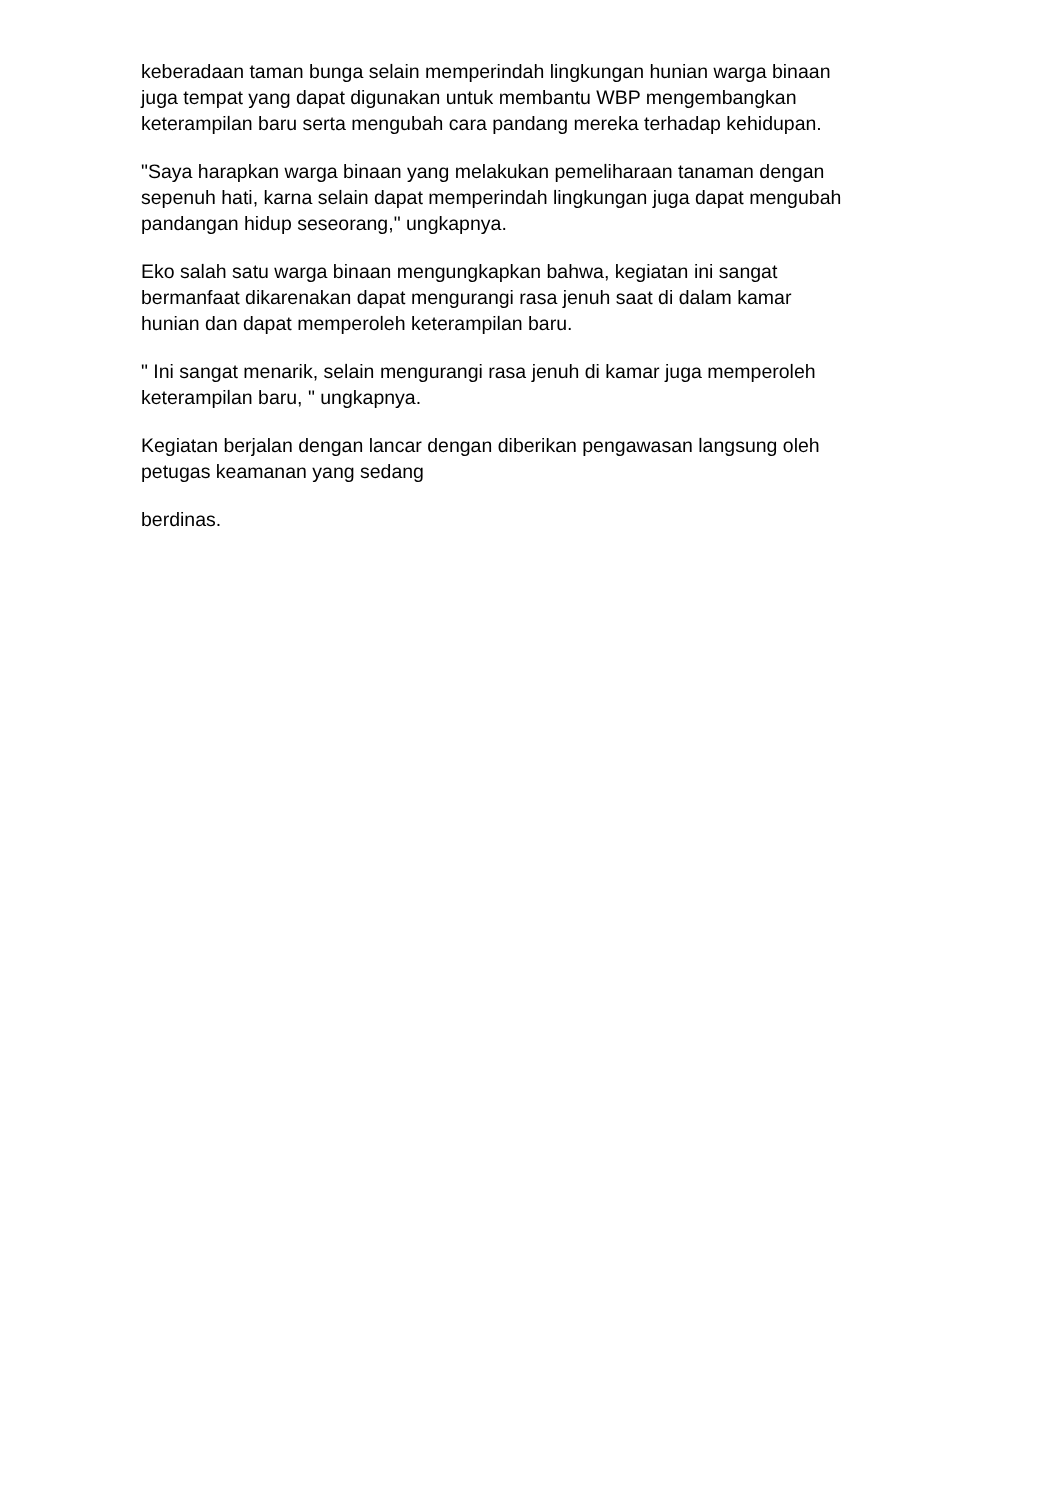keberadaan taman bunga selain memperindah lingkungan hunian warga binaan
juga tempat yang dapat digunakan untuk membantu WBP mengembangkan
keterampilan baru serta mengubah cara pandang mereka terhadap kehidupan.
"Saya harapkan warga binaan yang melakukan pemeliharaan tanaman dengan
sepenuh hati, karna selain dapat memperindah lingkungan juga dapat mengubah
pandangan hidup seseorang," ungkapnya.
Eko salah satu warga binaan mengungkapkan bahwa, kegiatan ini sangat
bermanfaat dikarenakan dapat mengurangi rasa jenuh saat di dalam kamar
hunian dan dapat memperoleh keterampilan baru.
" Ini sangat menarik, selain mengurangi rasa jenuh di kamar juga memperoleh
keterampilan baru, " ungkapnya.
Kegiatan berjalan dengan lancar dengan diberikan pengawasan langsung oleh
petugas keamanan yang sedang
berdinas.